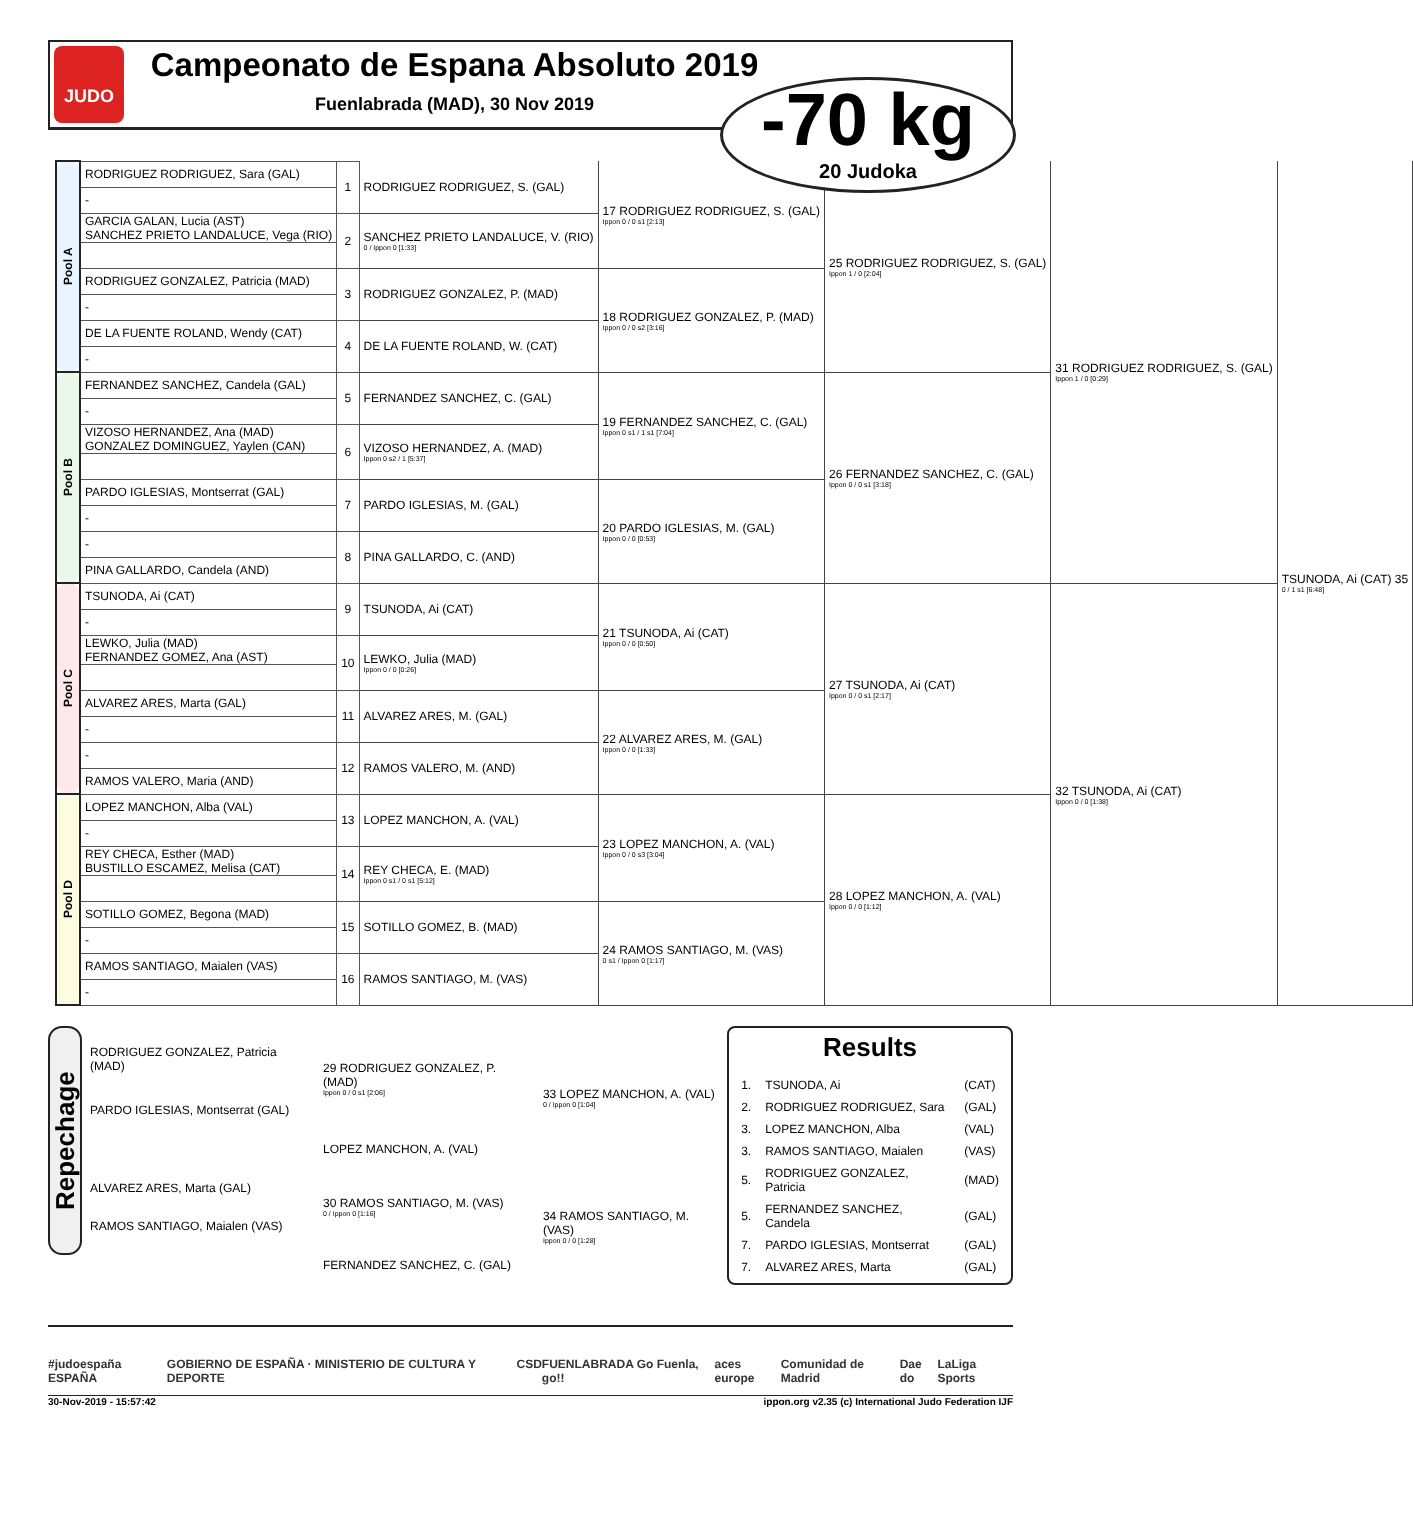JUDO
Campeonato de Espana Absoluto 2019
Fuenlabrada (MAD), 30 Nov 2019
-70 kg
20 Judoka
| Pool A | RODRIGUEZ RODRIGUEZ, Sara (GAL) | 1 | RODRIGUEZ RODRIGUEZ, S. (GAL) | 17 RODRIGUEZ RODRIGUEZ, S. (GAL) Ippon 0 / 0 s1 [2:13] | 25 RODRIGUEZ RODRIGUEZ, S. (GAL) Ippon 1 / 0 [2:04] | 31 RODRIGUEZ RODRIGUEZ, S. (GAL) Ippon 1 / 0 [0:29] | TSUNODA, Ai (CAT) 35 0 / 1 s1 [6:48] |
| | - | | | | | | |
| | GARCIA GALAN, Lucia (AST) SANCHEZ PRIETO LANDALUCE, Vega (RIO) | 2 | SANCHEZ PRIETO LANDALUCE, V. (RIO) 0 / Ippon 0 [1:33] | | | | |
| | RODRIGUEZ GONZALEZ, Patricia (MAD) | 3 | RODRIGUEZ GONZALEZ, P. (MAD) | 18 RODRIGUEZ GONZALEZ, P. (MAD) Ippon 0 / 0 s2 [3:16] | | | |
| | - | | | | | | |
| | DE LA FUENTE ROLAND, Wendy (CAT) | 4 | DE LA FUENTE ROLAND, W. (CAT) | | | | |
| | - | | | | | | |
| Pool B | FERNANDEZ SANCHEZ, Candela (GAL) | 5 | FERNANDEZ SANCHEZ, C. (GAL) | 19 FERNANDEZ SANCHEZ, C. (GAL) Ippon 0 s1 / 1 s1 [7:04] | 26 FERNANDEZ SANCHEZ, C. (GAL) Ippon 0 / 0 s1 [3:18] | | |
| | - | | | | | | |
| | VIZOSO HERNANDEZ, Ana (MAD) GONZALEZ DOMINGUEZ, Yaylen (CAN) | 6 | VIZOSO HERNANDEZ, A. (MAD) Ippon 0 s2 / 1 [5:37] | | | | |
| | PARDO IGLESIAS, Montserrat (GAL) | 7 | PARDO IGLESIAS, M. (GAL) | 20 PARDO IGLESIAS, M. (GAL) Ippon 0 / 0 [0:53] | | | |
| | - | | | | | | |
| | - | 8 | PINA GALLARDO, C. (AND) | | | | |
| | PINA GALLARDO, Candela (AND) | | | | | | |
| Pool C | TSUNODA, Ai (CAT) | 9 | TSUNODA, Ai (CAT) | 21 TSUNODA, Ai (CAT) Ippon 0 / 0 [0:50] | 27 TSUNODA, Ai (CAT) Ippon 0 / 0 s1 [2:17] | 32 TSUNODA, Ai (CAT) Ippon 0 / 0 [1:38] | |
| | - | | | | | | |
| | LEWKO, Julia (MAD) FERNANDEZ GOMEZ, Ana (AST) | 10 | LEWKO, Julia (MAD) Ippon 0 / 0 [0:26] | | | | |
| | ALVAREZ ARES, Marta (GAL) | 11 | ALVAREZ ARES, M. (GAL) | 22 ALVAREZ ARES, M. (GAL) Ippon 0 / 0 [1:33] | | | |
| | - | | | | | | |
| | - | 12 | RAMOS VALERO, M. (AND) | | | | |
| | RAMOS VALERO, Maria (AND) | | | | | | |
| Pool D | LOPEZ MANCHON, Alba (VAL) | 13 | LOPEZ MANCHON, A. (VAL) | 23 LOPEZ MANCHON, A. (VAL) Ippon 0 / 0 s3 [3:04] | 28 LOPEZ MANCHON, A. (VAL) Ippon 0 / 0 [1:12] | | |
| | - | | | | | | |
| | REY CHECA, Esther (MAD) BUSTILLO ESCAMEZ, Melisa (CAT) | 14 | REY CHECA, E. (MAD) Ippon 0 s1 / 0 s1 [5:12] | | | | |
| | SOTILLO GOMEZ, Begona (MAD) | 15 | SOTILLO GOMEZ, B. (MAD) | 24 RAMOS SANTIAGO, M. (VAS) 0 s1 / Ippon 0 [1:17] | | | |
| | - | | | | | | |
| | RAMOS SANTIAGO, Maialen (VAS) | 16 | RAMOS SANTIAGO, M. (VAS) | | | | |
| | - | | | | | | |
Repechage
| RODRIGUEZ GONZALEZ, Patricia (MAD) | 29 RODRIGUEZ GONZALEZ, P. (MAD) Ippon 0 / 0 s1 [2:06] | 33 LOPEZ MANCHON, A. (VAL) 0 / Ippon 0 [1:04] |
| PARDO IGLESIAS, Montserrat (GAL) | | |
| | LOPEZ MANCHON, A. (VAL) | |
| ALVAREZ ARES, Marta (GAL) | 30 RAMOS SANTIAGO, M. (VAS) 0 / Ippon 0 [1:16] | 34 RAMOS SANTIAGO, M. (VAS) Ippon 0 / 0 [1:28] |
| RAMOS SANTIAGO, Maialen (VAS) | | |
| | FERNANDEZ SANCHEZ, C. (GAL) | |
Results
| 1. | TSUNODA, Ai | (CAT) |
| 2. | RODRIGUEZ RODRIGUEZ, Sara | (GAL) |
| 3. | LOPEZ MANCHON, Alba | (VAL) |
| 3. | RAMOS SANTIAGO, Maialen | (VAS) |
| 5. | RODRIGUEZ GONZALEZ, Patricia | (MAD) |
| 5. | FERNANDEZ SANCHEZ, Candela | (GAL) |
| 7. | PARDO IGLESIAS, Montserrat | (GAL) |
| 7. | ALVAREZ ARES, Marta | (GAL) |
#judoespaña ESPAÑA GOBIERNO DE ESPAÑA · MINISTERIO DE CULTURA Y DEPORTE CSD FUENLABRADA Go Fuenla, go!! aces europe Comunidad de Madrid Dae do LaLiga Sports
30-Nov-2019 - 15:57:42 ippon.org v2.35 (c) International Judo Federation IJF